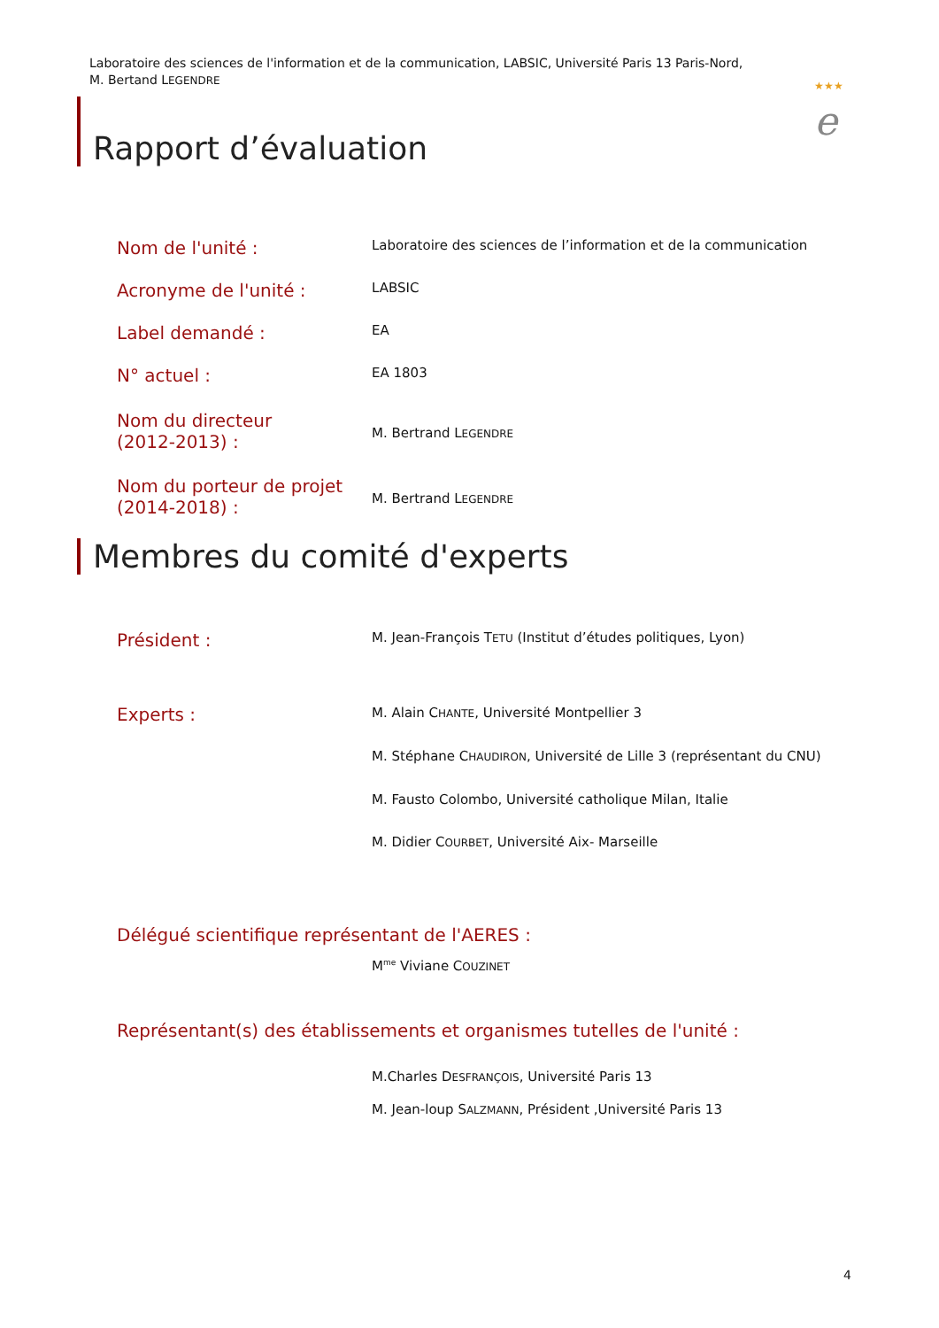Laboratoire des sciences de l'information et de la communication, LABSIC, Université Paris 13 Paris-Nord,
M. Bertand LEGENDRE
★★★
e
Rapport d’évaluation
Nom de l'unité :
Laboratoire des sciences de l’information et de la communication
Acronyme de l'unité :
LABSIC
Label demandé :
EA
N° actuel :
EA 1803
Nom du directeur
(2012-2013) :
M. Bertrand LEGENDRE
Nom du porteur de projet
(2014-2018) :
M. Bertrand LEGENDRE
Membres du comité d'experts
Président :
M. Jean-François TETU (Institut d’études politiques, Lyon)
Experts :
M. Alain CHANTE, Université Montpellier 3
M. Stéphane CHAUDIRON, Université de Lille 3 (représentant du CNU)
M. Fausto Colombo, Université catholique Milan, Italie
M. Didier COURBET, Université Aix- Marseille
Délégué scientifique représentant de l'AERES :
M<sup>me</sup> Viviane COUZINET
Représentant(s) des établissements et organismes tutelles de l'unité :
M.Charles DESFRANÇOIS, Université Paris 13
M. Jean-loup SALZMANN, Président ,Université Paris 13
4